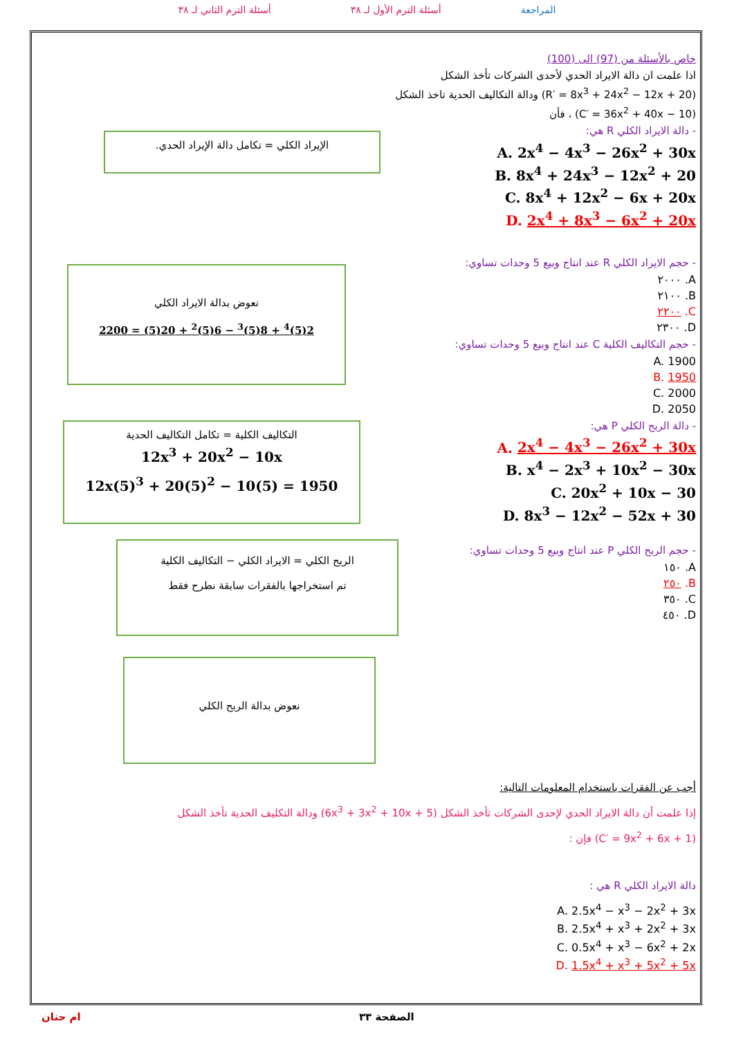المراجعة أسئلة الترم الأول لـ ٣٨ أسئلة الترم الثاني لـ ٣٨
خاص بالأسئلة من (97) الى (100)
اذا علمت ان دالة الايراد الحدي لأحدى الشركات تأخذ الشكل
(R′ = 8x<sup>3</sup> + 24x<sup>2</sup> − 12x + 20) ودالة التكاليف الحدية تاخذ الشكل
(C′ = 36x<sup>2</sup> + 40x − 10) ، فأن
- دالة الايراد الكلي R هي:
A. 2x<sup>4</sup> − 4x<sup>3</sup> − 26x<sup>2</sup> + 30x
B. 8x<sup>4</sup> + 24x<sup>3</sup> − 12x<sup>2</sup> + 20
C. 8x<sup>4</sup> + 12x<sup>2</sup> − 6x + 20x
D. 2x<sup>4</sup> + 8x<sup>3</sup> − 6x<sup>2</sup> + 20x
- حجم الايراد الكلي R عند انتاج وبيع 5 وحدات تساوي:
A. ٢٠٠٠
B. ٢١٠٠
C. ٢٢٠٠
D. ٢٣٠٠
- حجم التكاليف الكلية C عند انتاج وبيع 5 وحدات تساوي:
A. 1900
B. 1950
C. 2000
D. 2050
- دالة الربح الكلي P هي:
A. 2x<sup>4</sup> − 4x<sup>3</sup> − 26x<sup>2</sup> + 30x
B. x<sup>4</sup> − 2x<sup>3</sup> + 10x<sup>2</sup> − 30x
C. 20x<sup>2</sup> + 10x − 30
D. 8x<sup>3</sup> − 12x<sup>2</sup> − 52x + 30
- حجم الربح الكلي P عند انتاج وبيع 5 وحدات تساوي:
A. ١٥٠
B. ٢٥٠
C. ٣٥٠
D. ٤٥٠
الإيراد الكلي = تكامل دالة الإيراد الحدي.
نعوض بدالة الايراد الكلي
2(5)<sup>4</sup> + 8(5)<sup>3</sup> − 6(5)<sup>2</sup> + 20(5) = 2200
التكاليف الكلية = تكامل التكاليف الحدية
12x<sup>3</sup> + 20x<sup>2</sup> − 10x
12x(5)<sup>3</sup> + 20(5)<sup>2</sup> − 10(5) = 1950
الربح الكلي = الايراد الكلي − التكاليف الكلية
تم استخراجها بالفقرات سابقة نطرح فقط
نعوض بدالة الربح الكلي
أجب عن الفقرات باستخدام المعلومات التالية:
إذا علمت أن دالة الايراد الحدي لإحدى الشركات تأخذ الشكل (6x<sup>3</sup> + 3x<sup>2</sup> + 10x + 5) ودالة التكليف الحدية تأخذ الشكل
(C′ = 9x<sup>2</sup> + 6x + 1) فإن :
دالة الايراد الكلي R هي :
A. 2.5x<sup>4</sup> − x<sup>3</sup> − 2x<sup>2</sup> + 3x
B. 2.5x<sup>4</sup> + x<sup>3</sup> + 2x<sup>2</sup> + 3x
C. 0.5x<sup>4</sup> + x<sup>3</sup> − 6x<sup>2</sup> + 2x
D. 1.5x<sup>4</sup> + x<sup>3</sup> + 5x<sup>2</sup> + 5x
الصفحة ٣٣ ام حنان